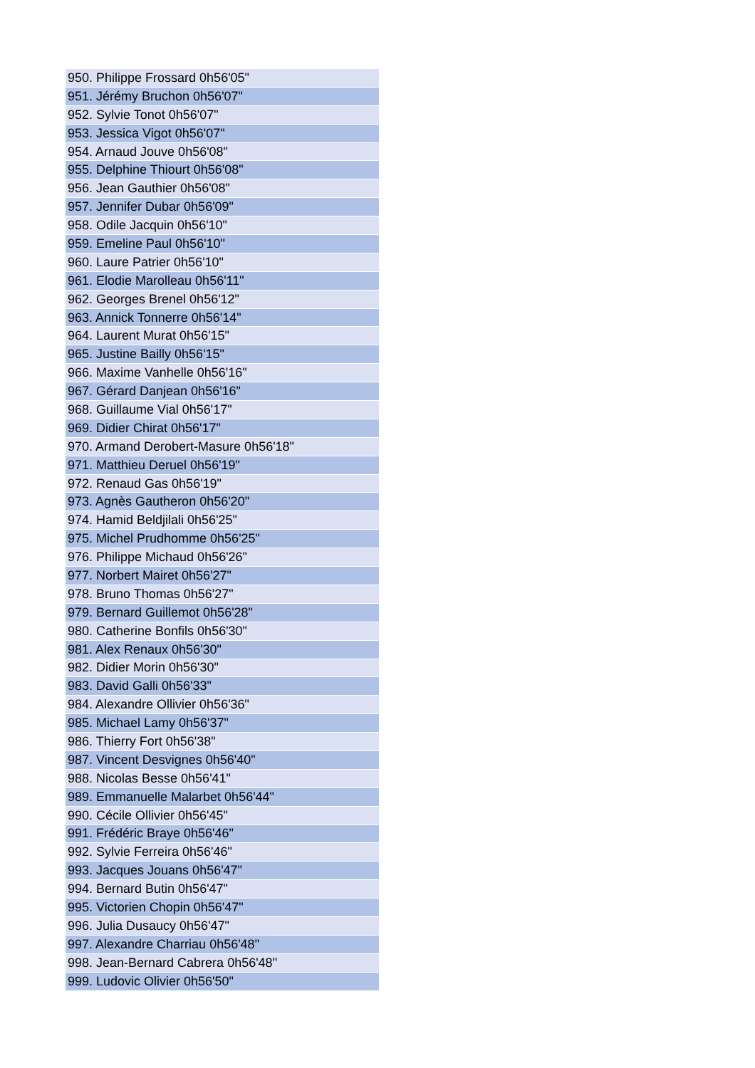| 950. Philippe Frossard 0h56'05" |
| 951. Jérémy Bruchon 0h56'07" |
| 952. Sylvie Tonot 0h56'07" |
| 953. Jessica Vigot 0h56'07" |
| 954. Arnaud Jouve 0h56'08" |
| 955. Delphine Thiourt 0h56'08" |
| 956. Jean Gauthier 0h56'08" |
| 957. Jennifer Dubar 0h56'09" |
| 958. Odile Jacquin 0h56'10" |
| 959. Emeline Paul 0h56'10" |
| 960. Laure Patrier 0h56'10" |
| 961. Elodie Marolleau 0h56'11" |
| 962. Georges Brenel 0h56'12" |
| 963. Annick Tonnerre 0h56'14" |
| 964. Laurent Murat 0h56'15" |
| 965. Justine Bailly 0h56'15" |
| 966. Maxime Vanhelle 0h56'16" |
| 967. Gérard Danjean 0h56'16" |
| 968. Guillaume Vial 0h56'17" |
| 969. Didier Chirat 0h56'17" |
| 970. Armand Derobert-Masure 0h56'18" |
| 971. Matthieu Deruel 0h56'19" |
| 972. Renaud Gas 0h56'19" |
| 973. Agnès Gautheron 0h56'20" |
| 974. Hamid Beldjilali 0h56'25" |
| 975. Michel Prudhomme 0h56'25" |
| 976. Philippe Michaud 0h56'26" |
| 977. Norbert Mairet 0h56'27" |
| 978. Bruno Thomas 0h56'27" |
| 979. Bernard Guillemot 0h56'28" |
| 980. Catherine Bonfils 0h56'30" |
| 981. Alex Renaux 0h56'30" |
| 982. Didier Morin 0h56'30" |
| 983. David Galli 0h56'33" |
| 984. Alexandre Ollivier 0h56'36" |
| 985. Michael Lamy 0h56'37" |
| 986. Thierry Fort 0h56'38" |
| 987. Vincent Desvignes 0h56'40" |
| 988. Nicolas Besse 0h56'41" |
| 989. Emmanuelle Malarbet 0h56'44" |
| 990. Cécile Ollivier 0h56'45" |
| 991. Frédéric Braye 0h56'46" |
| 992. Sylvie Ferreira 0h56'46" |
| 993. Jacques Jouans 0h56'47" |
| 994. Bernard Butin 0h56'47" |
| 995. Victorien Chopin 0h56'47" |
| 996. Julia Dusaucy 0h56'47" |
| 997. Alexandre Charriau 0h56'48" |
| 998. Jean-Bernard Cabrera 0h56'48" |
| 999. Ludovic Olivier 0h56'50" |